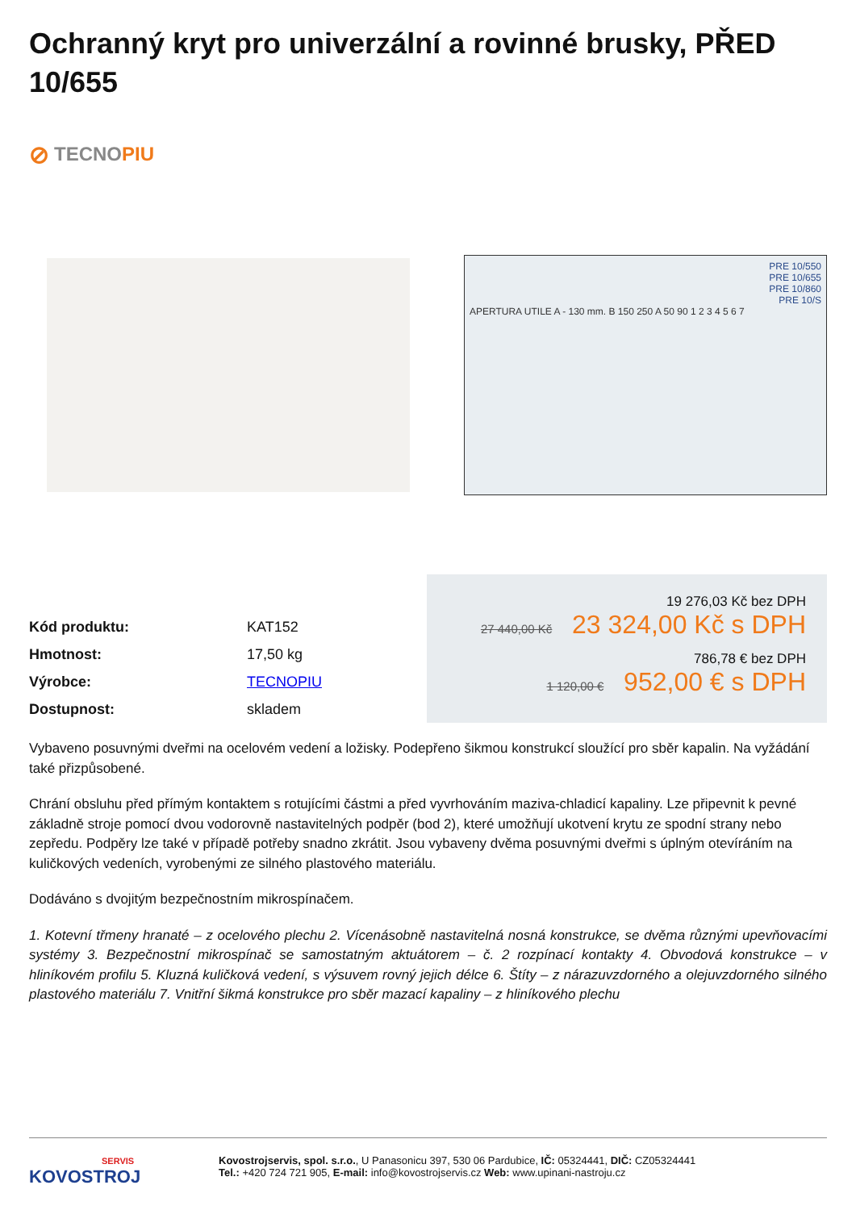Ochranný kryt pro univerzální a rovinné brusky, PŘED 10/655
⊘ TECNOPIU
PRE 10/550
PRE 10/655
PRE 10/860
PRE 10/S
APERTURA UTILE A - 130 mm. B 150 250 A 50 90 1 2 3 4 5 6 7
| Kód produktu: | KAT152 |
| Hmotnost: | 17,50 kg |
| Výrobce: | TECNOPIU |
| Dostupnost: | skladem |
19 276,03 Kč bez DPH
27 440,00 Kč 23 324,00 Kč s DPH
786,78 € bez DPH
1 120,00 € 952,00 € s DPH
Vybaveno posuvnými dveřmi na ocelovém vedení a ložisky. Podepřeno šikmou konstrukcí sloužící pro sběr kapalin. Na vyžádání také přizpůsobené.
Chrání obsluhu před přímým kontaktem s rotujícími částmi a před vyvrhováním maziva-chladicí kapaliny. Lze připevnit k pevné základně stroje pomocí dvou vodorovně nastavitelných podpěr (bod 2), které umožňují ukotvení krytu ze spodní strany nebo zepředu. Podpěry lze také v případě potřeby snadno zkrátit. Jsou vybaveny dvěma posuvnými dveřmi s úplným otevíráním na kuličkových vedeních, vyrobenými ze silného plastového materiálu.
Dodáváno s dvojitým bezpečnostním mikrospínačem.
1. Kotevní třmeny hranaté – z ocelového plechu 2. Vícenásobně nastavitelná nosná konstrukce, se dvěma různými upevňovacími systémy 3. Bezpečnostní mikrospínač se samostatným aktuátorem – č. 2 rozpínací kontakty 4. Obvodová konstrukce – v hliníkovém profilu 5. Kluzná kuličková vedení, s výsuvem rovný jejich délce 6. Štíty – z nárazuvzdorného a olejuvzdorného silného plastového materiálu 7. Vnitřní šikmá konstrukce pro sběr mazací kapaliny – z hliníkového plechu
SERVIS
KOVOSTROJ
Kovostrojservis, spol. s.r.o., U Panasonicu 397, 530 06 Pardubice, IČ: 05324441, DIČ: CZ05324441
Tel.: +420 724 721 905, E-mail: info@kovostrojservis.cz Web: www.upinani-nastroju.cz